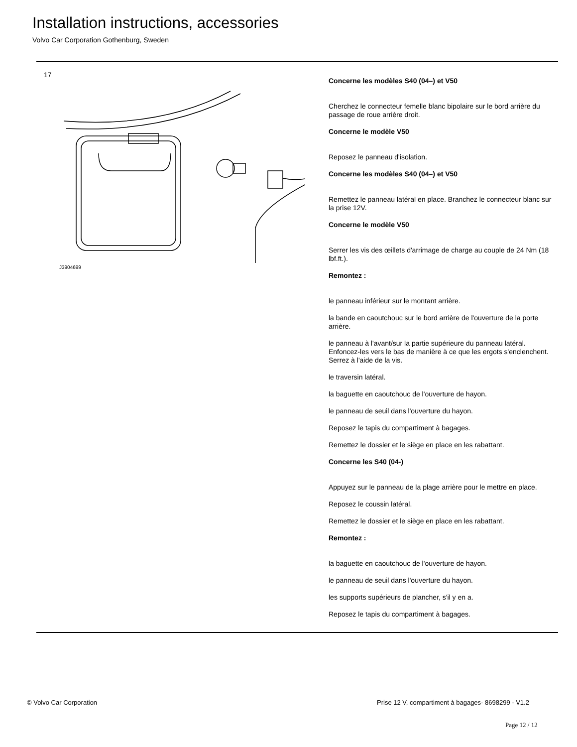Installation instructions, accessories
Volvo Car Corporation Gothenburg, Sweden
17
J3904699
Concerne les modèles S40 (04–) et V50
Cherchez le connecteur femelle blanc bipolaire sur le bord arrière du passage de roue arrière droit.
Concerne le modèle V50
Reposez le panneau d'isolation.
Concerne les modèles S40 (04–) et V50
Remettez le panneau latéral en place. Branchez le connecteur blanc sur la prise 12V.
Concerne le modèle V50
Serrer les vis des œillets d'arrimage de charge au couple de 24 Nm (18 lbf.ft.).
Remontez :
le panneau inférieur sur le montant arrière.
la bande en caoutchouc sur le bord arrière de l'ouverture de la porte arrière.
le panneau à l'avant/sur la partie supérieure du panneau latéral. Enfoncez-les vers le bas de manière à ce que les ergots s'enclenchent. Serrez à l'aide de la vis.
le traversin latéral.
la baguette en caoutchouc de l'ouverture de hayon.
le panneau de seuil dans l'ouverture du hayon.
Reposez le tapis du compartiment à bagages.
Remettez le dossier et le siège en place en les rabattant.
Concerne les S40 (04-)
Appuyez sur le panneau de la plage arrière pour le mettre en place.
Reposez le coussin latéral.
Remettez le dossier et le siège en place en les rabattant.
Remontez :
la baguette en caoutchouc de l'ouverture de hayon.
le panneau de seuil dans l'ouverture du hayon.
les supports supérieurs de plancher, s'il y en a.
Reposez le tapis du compartiment à bagages.
© Volvo Car Corporation
Prise 12 V, compartiment à bagages- 8698299 - V1.2
Page 12 / 12